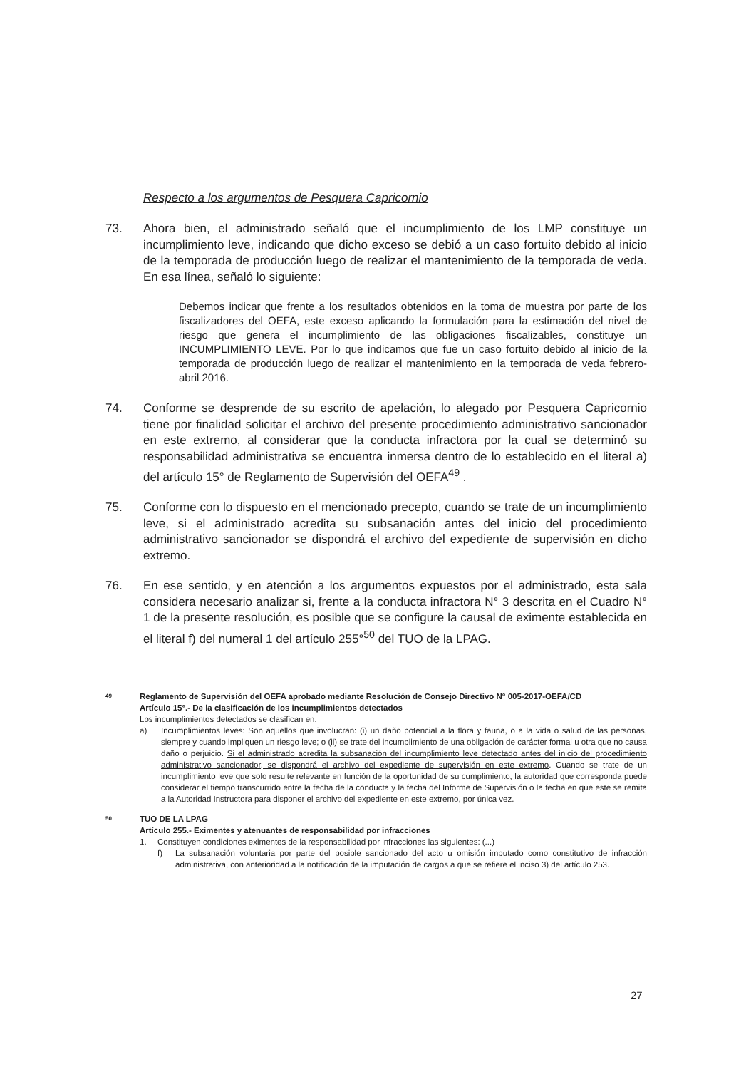Respecto a los argumentos de Pesquera Capricornio
73. Ahora bien, el administrado señaló que el incumplimiento de los LMP constituye un incumplimiento leve, indicando que dicho exceso se debió a un caso fortuito debido al inicio de la temporada de producción luego de realizar el mantenimiento de la temporada de veda. En esa línea, señaló lo siguiente:
Debemos indicar que frente a los resultados obtenidos en la toma de muestra por parte de los fiscalizadores del OEFA, este exceso aplicando la formulación para la estimación del nivel de riesgo que genera el incumplimiento de las obligaciones fiscalizables, constituye un INCUMPLIMIENTO LEVE. Por lo que indicamos que fue un caso fortuito debido al inicio de la temporada de producción luego de realizar el mantenimiento en la temporada de veda febrero-abril 2016.
74. Conforme se desprende de su escrito de apelación, lo alegado por Pesquera Capricornio tiene por finalidad solicitar el archivo del presente procedimiento administrativo sancionador en este extremo, al considerar que la conducta infractora por la cual se determinó su responsabilidad administrativa se encuentra inmersa dentro de lo establecido en el literal a) del artículo 15° de Reglamento de Supervisión del OEFA<sup>49</sup> .
75. Conforme con lo dispuesto en el mencionado precepto, cuando se trate de un incumplimiento leve, si el administrado acredita su subsanación antes del inicio del procedimiento administrativo sancionador se dispondrá el archivo del expediente de supervisión en dicho extremo.
76. En ese sentido, y en atención a los argumentos expuestos por el administrado, esta sala considera necesario analizar si, frente a la conducta infractora N° 3 descrita en el Cuadro N° 1 de la presente resolución, es posible que se configure la causal de eximente establecida en el literal f) del numeral 1 del artículo 255°<sup>50</sup> del TUO de la LPAG.
49
Reglamento de Supervisión del OEFA aprobado mediante Resolución de Consejo Directivo N° 005-2017-OEFA/CD
Artículo 15°.- De la clasificación de los incumplimientos detectados
Los incumplimientos detectados se clasifican en:
a) Incumplimientos leves: Son aquellos que involucran: (i) un daño potencial a la flora y fauna, o a la vida o salud de las personas, siempre y cuando impliquen un riesgo leve; o (ii) se trate del incumplimiento de una obligación de carácter formal u otra que no causa daño o perjuicio. Si el administrado acredita la subsanación del incumplimiento leve detectado antes del inicio del procedimiento administrativo sancionador, se dispondrá el archivo del expediente de supervisión en este extremo. Cuando se trate de un incumplimiento leve que solo resulte relevante en función de la oportunidad de su cumplimiento, la autoridad que corresponda puede considerar el tiempo transcurrido entre la fecha de la conducta y la fecha del Informe de Supervisión o la fecha en que este se remita a la Autoridad Instructora para disponer el archivo del expediente en este extremo, por única vez.
50
TUO DE LA LPAG
Artículo 255.- Eximentes y atenuantes de responsabilidad por infracciones
1. Constituyen condiciones eximentes de la responsabilidad por infracciones las siguientes: (...)
f) La subsanación voluntaria por parte del posible sancionado del acto u omisión imputado como constitutivo de infracción administrativa, con anterioridad a la notificación de la imputación de cargos a que se refiere el inciso 3) del artículo 253.
27